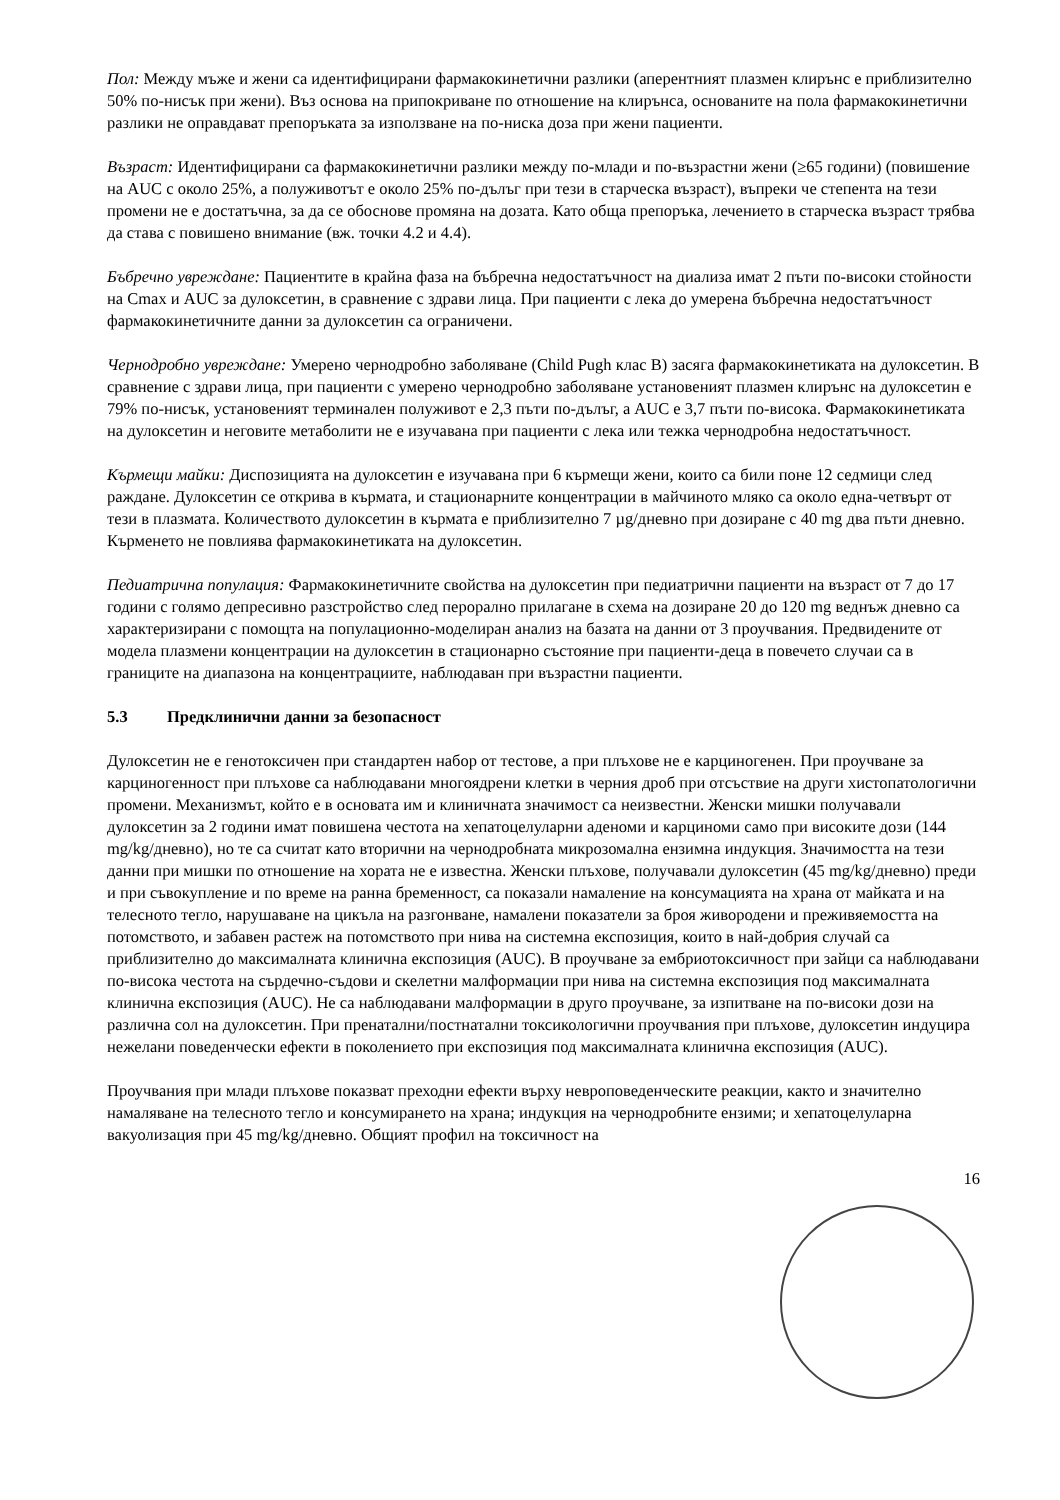Пол: Между мъже и жени са идентифицирани фармакокинетични разлики (аперентният плазмен клирънс е приблизително 50% по-нисък при жени). Въз основа на припокриване по отношение на клирънса, основаните на пола фармакокинетични разлики не оправдават препоръката за използване на по-ниска доза при жени пациенти.
Възраст: Идентифицирани са фармакокинетични разлики между по-млади и по-възрастни жени (≥65 години) (повишение на AUC с около 25%, а полуживотът е около 25% по-дълъг при тези в старческа възраст), въпреки че степента на тези промени не е достатъчна, за да се обоснове промяна на дозата. Като обща препоръка, лечението в старческа възраст трябва да става с повишено внимание (вж. точки 4.2 и 4.4).
Бъбречно увреждане: Пациентите в крайна фаза на бъбречна недостатъчност на диализа имат 2 пъти по-високи стойности на Cmax и AUC за дулоксетин, в сравнение с здрави лица. При пациенти с лека до умерена бъбречна недостатъчност фармакокинетичните данни за дулоксетин са ограничени.
Чернодробно увреждане: Умерено чернодробно заболяване (Child Pugh клас B) засяга фармакокинетиката на дулоксетин. В сравнение с здрави лица, при пациенти с умерено чернодробно заболяване установеният плазмен клирънс на дулоксетин е 79% по-нисък, установеният терминален полуживот е 2,3 пъти по-дълъг, а AUC е 3,7 пъти по-висока. Фармакокинетиката на дулоксетин и неговите метаболити не е изучавана при пациенти с лека или тежка чернодробна недостатъчност.
Кърмещи майки: Диспозицията на дулоксетин е изучавана при 6 кърмещи жени, които са били поне 12 седмици след раждане. Дулоксетин се открива в кърмата, и стационарните концентрации в майчиното мляко са около една-четвърт от тези в плазмата. Количеството дулоксетин в кърмата е приблизително 7 µg/дневно при дозиране с 40 mg два пъти дневно. Кърменето не повлиява фармакокинетиката на дулоксетин.
Педиатрична популация: Фармакокинетичните свойства на дулоксетин при педиатрични пациенти на възраст от 7 до 17 години с голямо депресивно разстройство след перорално прилагане в схема на дозиране 20 до 120 mg веднъж дневно са характеризирани с помощта на популационно-моделиран анализ на базата на данни от 3 проучвания. Предвидените от модела плазмени концентрации на дулоксетин в стационарно състояние при пациенти-деца в повечето случаи са в границите на диапазона на концентрациите, наблюдаван при възрастни пациенти.
5.3 Предклинични данни за безопасност
Дулоксетин не е генотоксичен при стандартен набор от тестове, а при плъхове не е карциногенен. При проучване за карциногенност при плъхове са наблюдавани многоядрени клетки в черния дроб при отсъствие на други хистопатологични промени. Механизмът, който е в основата им и клиничната значимост са неизвестни. Женски мишки получавали дулоксетин за 2 години имат повишена честота на хепатоцелуларни аденоми и карциноми само при високите дози (144 mg/kg/дневно), но те са считат като вторични на чернодробната микрозомална ензимна индукция. Значимостта на тези данни при мишки по отношение на хората не е известна. Женски плъхове, получавали дулоксетин (45 mg/kg/дневно) преди и при съвокупление и по време на ранна бременност, са показали намаление на консумацията на храна от майката и на телесното тегло, нарушаване на цикъла на разгонване, намалени показатели за броя живородени и преживяемостта на потомството, и забавен растеж на потомството при нива на системна експозиция, които в най-добрия случай са приблизително до максималната клинична експозиция (AUC). В проучване за ембриотоксичност при зайци са наблюдавани по-висока честота на сърдечно-съдови и скелетни малформации при нива на системна експозиция под максималната клинична експозиция (AUC). Не са наблюдавани малформации в друго проучване, за изпитване на по-високи дози на различна сол на дулоксетин. При пренатални/постнатални токсикологични проучвания при плъхове, дулоксетин индуцира нежелани поведенчески ефекти в поколението при експозиция под максималната клинична експозиция (AUC).
Проучвания при млади плъхове показват преходни ефекти върху невроповеденческите реакции, както и значително намаляване на телесното тегло и консумирането на храна; индукция на чернодробните ензими; и хепатоцелуларна вакуолизация при 45 mg/kg/дневно. Общият профил на токсичност на
16